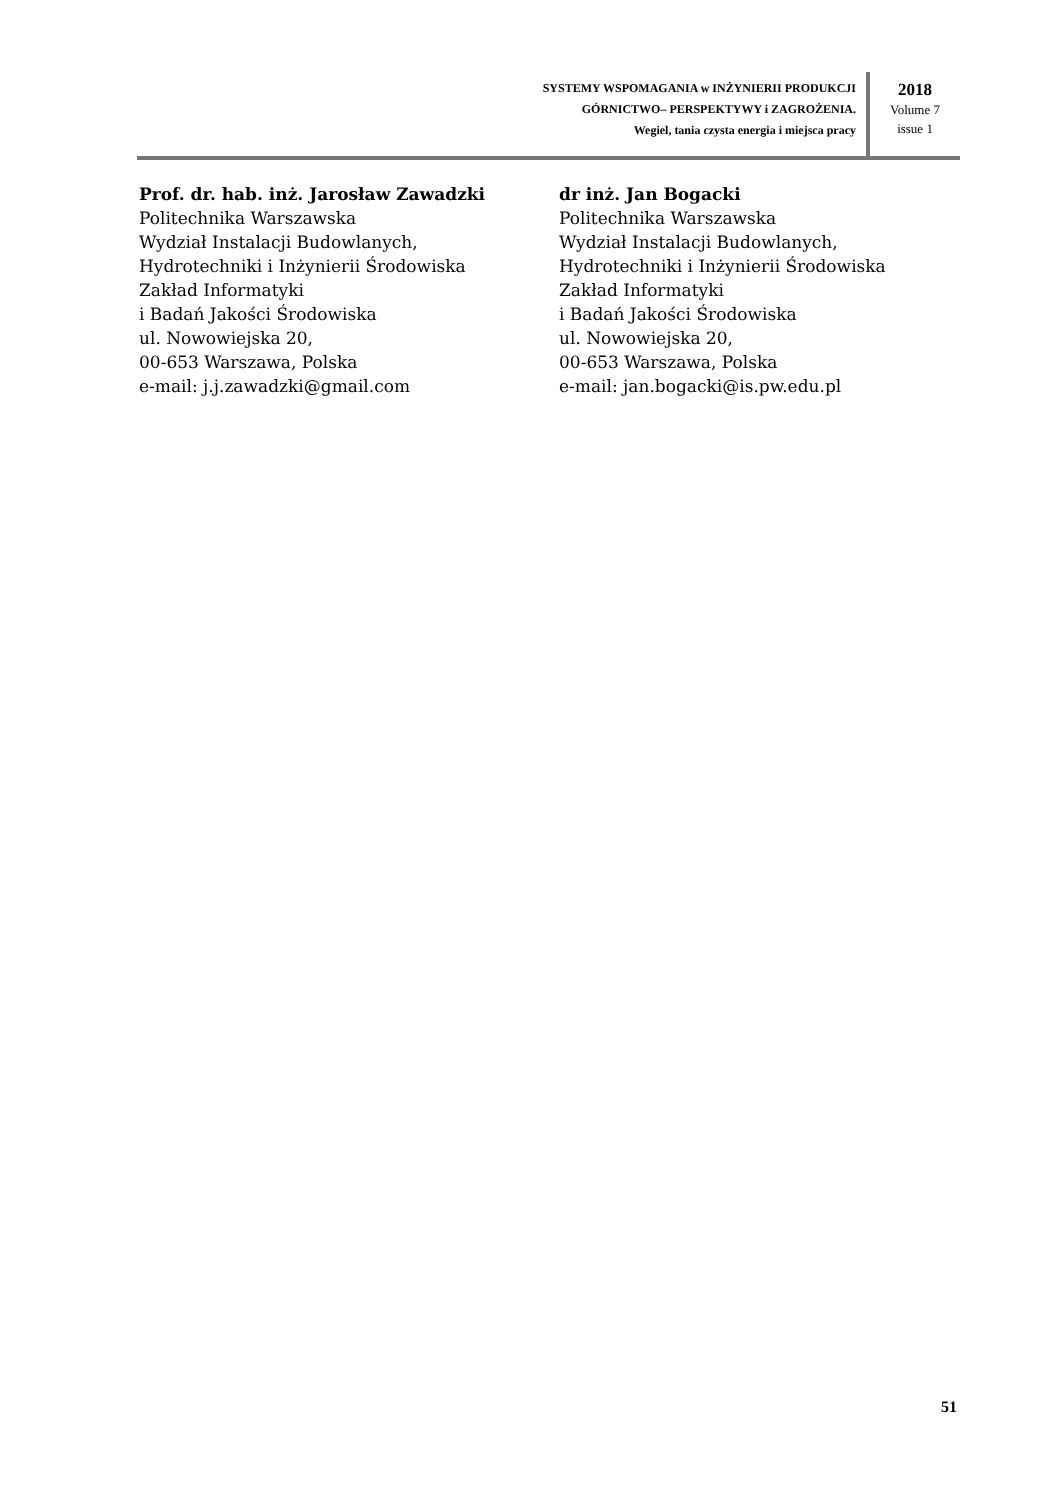SYSTEMY WSPOMAGANIA w INŻYNIERII PRODUKCJI
GÓRNICTWO– PERSPEKTYWY i ZAGROŻENIA.
Wegiel, tania czysta energia i miejsca pracy
2018
Volume 7
issue 1
Prof. dr. hab. inż. Jarosław Zawadzki
Politechnika Warszawska
Wydział Instalacji Budowlanych,
Hydrotechniki i Inżynierii Środowiska
Zakład Informatyki
i Badań Jakości Środowiska
ul. Nowowiejska 20,
00-653 Warszawa, Polska
e-mail: j.j.zawadzki@gmail.com
dr inż. Jan Bogacki
Politechnika Warszawska
Wydział Instalacji Budowlanych,
Hydrotechniki i Inżynierii Środowiska
Zakład Informatyki
i Badań Jakości Środowiska
ul. Nowowiejska 20,
00-653 Warszawa, Polska
e-mail: jan.bogacki@is.pw.edu.pl
51